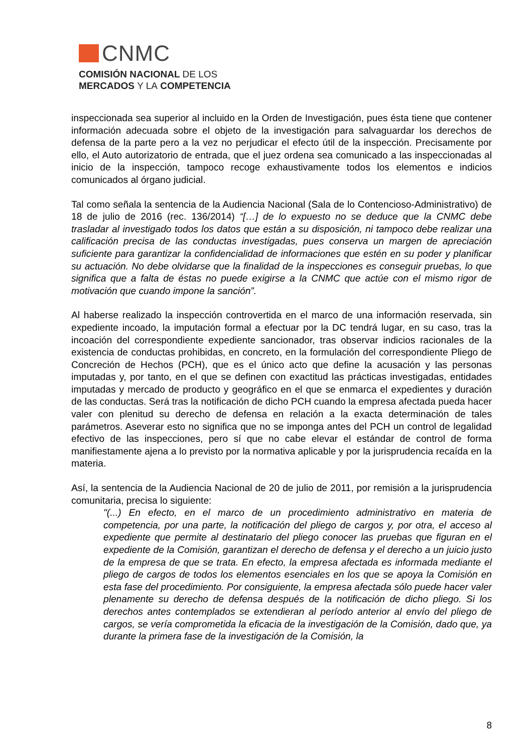CNMC
COMISIÓN NACIONAL DE LOS
MERCADOS Y LA COMPETENCIA
inspeccionada sea superior al incluido en la Orden de Investigación, pues ésta tiene que contener información adecuada sobre el objeto de la investigación para salvaguardar los derechos de defensa de la parte pero a la vez no perjudicar el efecto útil de la inspección. Precisamente por ello, el Auto autorizatorio de entrada, que el juez ordena sea comunicado a las inspeccionadas al inicio de la inspección, tampoco recoge exhaustivamente todos los elementos e indicios comunicados al órgano judicial.
Tal como señala la sentencia de la Audiencia Nacional (Sala de lo Contencioso-Administrativo) de 18 de julio de 2016 (rec. 136/2014) “[…] de lo expuesto no se deduce que la CNMC debe trasladar al investigado todos los datos que están a su disposición, ni tampoco debe realizar una calificación precisa de las conductas investigadas, pues conserva un margen de apreciación suficiente para garantizar la confidencialidad de informaciones que estén en su poder y planificar su actuación. No debe olvidarse que la finalidad de la inspecciones es conseguir pruebas, lo que significa que a falta de éstas no puede exigirse a la CNMC que actúe con el mismo rigor de motivación que cuando impone la sanción”.
Al haberse realizado la inspección controvertida en el marco de una información reservada, sin expediente incoado, la imputación formal a efectuar por la DC tendrá lugar, en su caso, tras la incoación del correspondiente expediente sancionador, tras observar indicios racionales de la existencia de conductas prohibidas, en concreto, en la formulación del correspondiente Pliego de Concreción de Hechos (PCH), que es el único acto que define la acusación y las personas imputadas y, por tanto, en el que se definen con exactitud las prácticas investigadas, entidades imputadas y mercado de producto y geográfico en el que se enmarca el expedientes y duración de las conductas. Será tras la notificación de dicho PCH cuando la empresa afectada pueda hacer valer con plenitud su derecho de defensa en relación a la exacta determinación de tales parámetros. Aseverar esto no significa que no se imponga antes del PCH un control de legalidad efectivo de las inspecciones, pero sí que no cabe elevar el estándar de control de forma manifiestamente ajena a lo previsto por la normativa aplicable y por la jurisprudencia recaída en la materia.
Así, la sentencia de la Audiencia Nacional de 20 de julio de 2011, por remisión a la jurisprudencia comunitaria, precisa lo siguiente:
"(...) En efecto, en el marco de un procedimiento administrativo en materia de competencia, por una parte, la notificación del pliego de cargos y, por otra, el acceso al expediente que permite al destinatario del pliego conocer las pruebas que figuran en el expediente de la Comisión, garantizan el derecho de defensa y el derecho a un juicio justo de la empresa de que se trata. En efecto, la empresa afectada es informada mediante el pliego de cargos de todos los elementos esenciales en los que se apoya la Comisión en esta fase del procedimiento. Por consiguiente, la empresa afectada sólo puede hacer valer plenamente su derecho de defensa después de la notificación de dicho pliego. Si los derechos antes contemplados se extendieran al período anterior al envío del pliego de cargos, se vería comprometida la eficacia de la investigación de la Comisión, dado que, ya durante la primera fase de la investigación de la Comisión, la
8